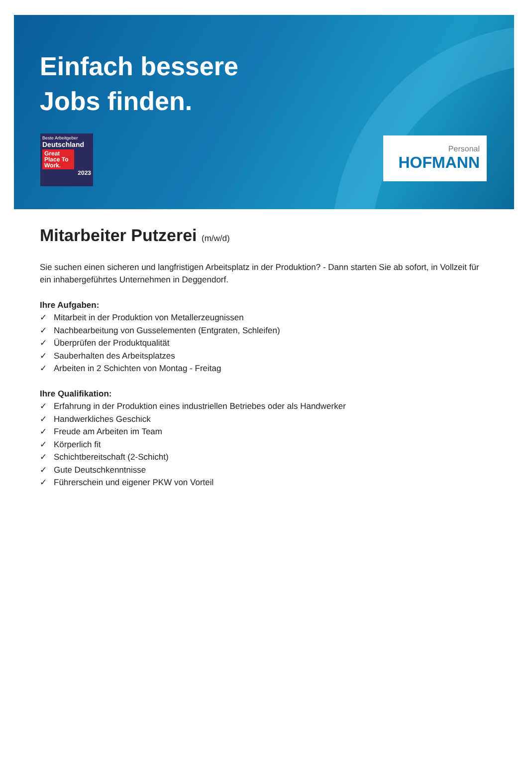Einfach bessere
Jobs finden.
Beste Arbeitgeber
Deutschland
Great Place To Work.
2023
Personal
HOFMANN
Mitarbeiter Putzerei (m/w/d)
Sie suchen einen sicheren und langfristigen Arbeitsplatz in der Produktion? - Dann starten Sie ab sofort, in Vollzeit für ein inhabergeführtes Unternehmen in Deggendorf.
Ihre Aufgaben:
✓ Mitarbeit in der Produktion von Metallerzeugnissen
✓ Nachbearbeitung von Gusselementen (Entgraten, Schleifen)
✓ Überprüfen der Produktqualität
✓ Sauberhalten des Arbeitsplatzes
✓ Arbeiten in 2 Schichten von Montag - Freitag
Ihre Qualifikation:
✓ Erfahrung in der Produktion eines industriellen Betriebes oder als Handwerker
✓ Handwerkliches Geschick
✓ Freude am Arbeiten im Team
✓ Körperlich fit
✓ Schichtbereitschaft (2-Schicht)
✓ Gute Deutschkenntnisse
✓ Führerschein und eigener PKW von Vorteil